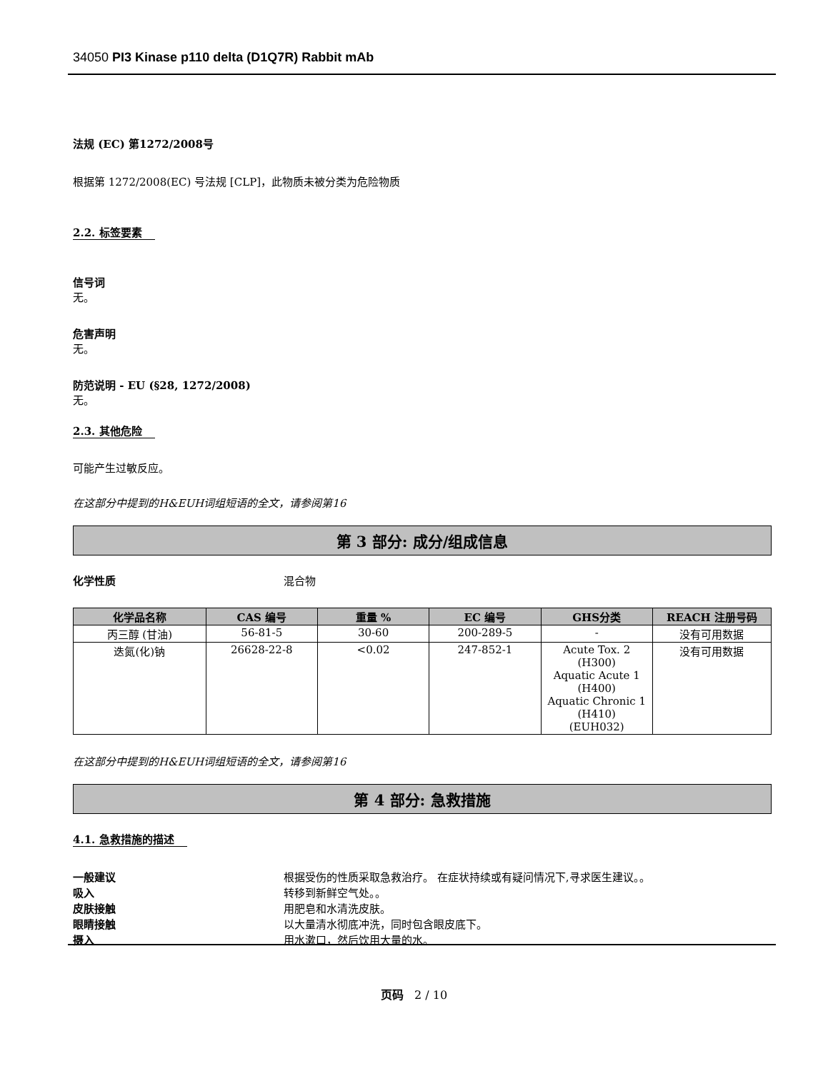34050 PI3 Kinase p110 delta (D1Q7R) Rabbit mAb
法规 (EC) 第1272/2008号
根据第 1272/2008(EC) 号法规 [CLP]，此物质未被分类为危险物质
2.2. 标签要素
信号词
无。
危害声明
无。
防范说明 - EU (§28, 1272/2008)
无。
2.3. 其他危险
可能产生过敏反应。
在这部分中提到的H&EUH词组短语的全文，请参阅第16
第 3 部分: 成分/组成信息
化学性质 混合物
| 化学品名称 | CAS 编号 | 重量 % | EC 编号 | GHS分类 | REACH 注册号码 |
| --- | --- | --- | --- | --- | --- |
| 丙三醇 (甘油) | 56-81-5 | 30-60 | 200-289-5 | - | 没有可用数据 |
| 迭氮(化)钠 | 26628-22-8 | <0.02 | 247-852-1 | Acute Tox. 2 (H300) Aquatic Acute 1 (H400) Aquatic Chronic 1 (H410) (EUH032) | 没有可用数据 |
在这部分中提到的H&EUH词组短语的全文，请参阅第16
第 4 部分: 急救措施
4.1. 急救措施的描述
一般建议 根据受伤的性质采取急救治疗。 在症状持续或有疑问情况下,寻求医生建议。。
吸入 转移到新鲜空气处。。
皮肤接触 用肥皂和水清洗皮肤。
眼睛接触 以大量清水彻底冲洗，同时包含眼皮底下。
摄入 用水漱口，然后饮用大量的水。
页码 2 / 10